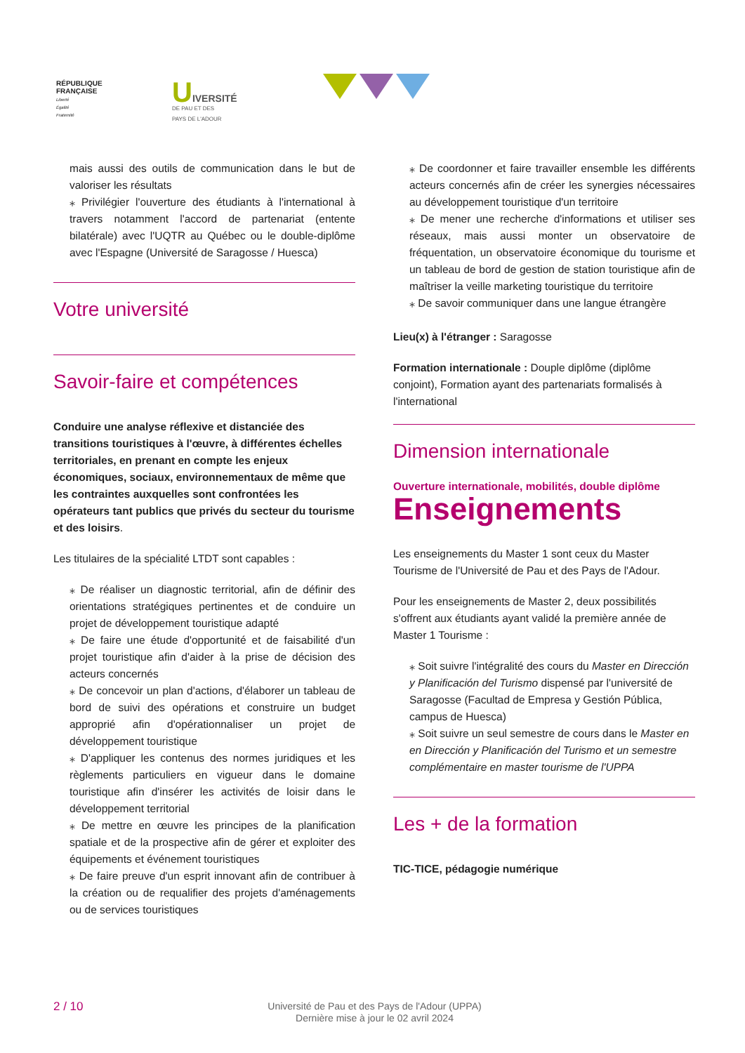RÉPUBLIQUE
FRANÇAISE
Liberté
Égalité
Fraternité
UIVERSITÉ
DE PAU ET DES
PAYS DE L'ADOUR
mais aussi des outils de communication dans le but de valoriser les résultats
⁎ Privilégier l'ouverture des étudiants à l'international à travers notamment l'accord de partenariat (entente bilatérale) avec l'UQTR au Québec ou le double-diplôme avec l'Espagne (Université de Saragosse / Huesca)
Votre université
Savoir-faire et compétences
Conduire une analyse réflexive et distanciée des transitions touristiques à l'œuvre, à différentes échelles territoriales, en prenant en compte les enjeux économiques, sociaux, environnementaux de même que les contraintes auxquelles sont confrontées les opérateurs tant publics que privés du secteur du tourisme et des loisirs.
Les titulaires de la spécialité LTDT sont capables :
⁎ De réaliser un diagnostic territorial, afin de définir des orientations stratégiques pertinentes et de conduire un projet de développement touristique adapté
⁎ De faire une étude d'opportunité et de faisabilité d'un projet touristique afin d'aider à la prise de décision des acteurs concernés
⁎ De concevoir un plan d'actions, d'élaborer un tableau de bord de suivi des opérations et construire un budget approprié afin d'opérationnaliser un projet de développement touristique
⁎ D'appliquer les contenus des normes juridiques et les règlements particuliers en vigueur dans le domaine touristique afin d'insérer les activités de loisir dans le développement territorial
⁎ De mettre en œuvre les principes de la planification spatiale et de la prospective afin de gérer et exploiter des équipements et événement touristiques
⁎ De faire preuve d'un esprit innovant afin de contribuer à la création ou de requalifier des projets d'aménagements ou de services touristiques
⁎ De coordonner et faire travailler ensemble les différents acteurs concernés afin de créer les synergies nécessaires au développement touristique d'un territoire
⁎ De mener une recherche d'informations et utiliser ses réseaux, mais aussi monter un observatoire de fréquentation, un observatoire économique du tourisme et un tableau de bord de gestion de station touristique afin de maîtriser la veille marketing touristique du territoire
⁎ De savoir communiquer dans une langue étrangère
Lieu(x) à l'étranger : Saragosse
Formation internationale : Douple diplôme (diplôme conjoint), Formation ayant des partenariats formalisés à l'international
Dimension internationale
Ouverture internationale, mobilités, double diplôme
Enseignements
Les enseignements du Master 1 sont ceux du Master Tourisme de l'Université de Pau et des Pays de l'Adour.
Pour les enseignements de Master 2, deux possibilités s'offrent aux étudiants ayant validé la première année de Master 1 Tourisme :
⁎ Soit suivre l'intégralité des cours du Master en Dirección y Planificación del Turismo dispensé par l'université de Saragosse (Facultad de Empresa y Gestión Pública, campus de Huesca)
⁎ Soit suivre un seul semestre de cours dans le Master en en Dirección y Planificación del Turismo et un semestre complémentaire en master tourisme de l'UPPA
Les + de la formation
TIC-TICE, pédagogie numérique
2 / 10
Université de Pau et des Pays de l'Adour (UPPA)
Dernière mise à jour le 02 avril 2024